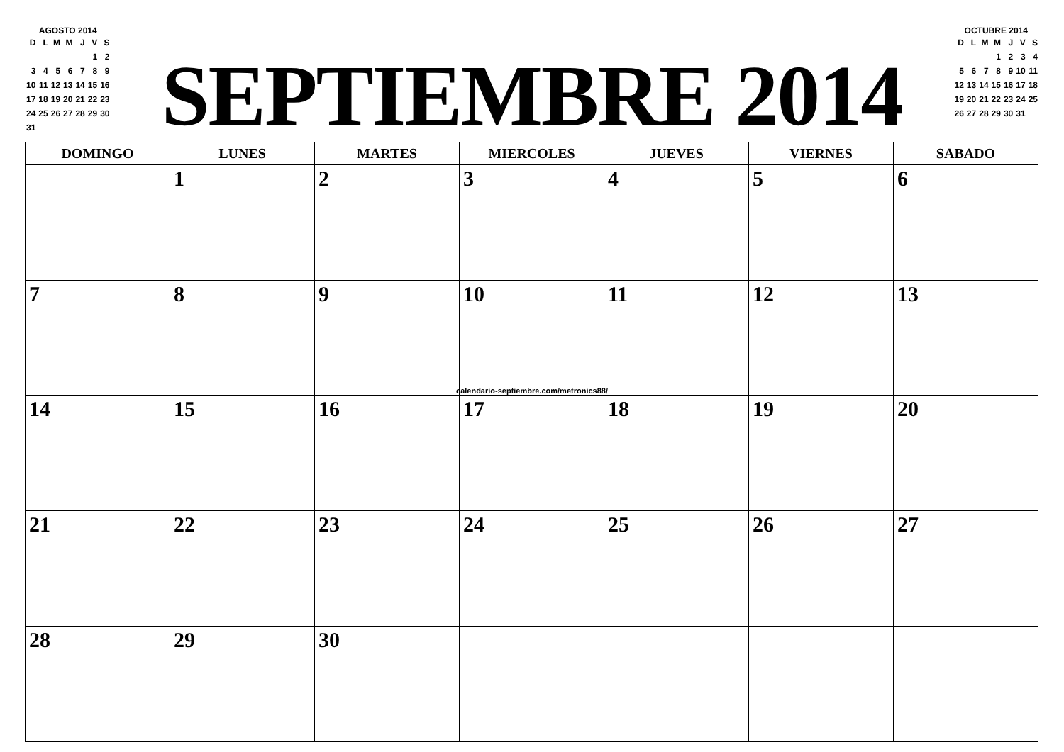AGOSTO 2014
| D | L | M | M | J | V | S |
| | | | | | 1 | 2 |
| 3 | 4 | 5 | 6 | 7 | 8 | 9 |
| 10 | 11 | 12 | 13 | 14 | 15 | 16 |
| 17 | 18 | 19 | 20 | 21 | 22 | 23 |
| 24 | 25 | 26 | 27 | 28 | 29 | 30 |
| 31 | | | | | | |
SEPTIEMBRE 2014
OCTUBRE 2014
| D | L | M | M | J | V | S |
| | | | 1 | 2 | 3 | 4 |
| 5 | 6 | 7 | 8 | 9 | 10 | 11 |
| 12 | 13 | 14 | 15 | 16 | 17 | 18 |
| 19 | 20 | 21 | 22 | 23 | 24 | 25 |
| 26 | 27 | 28 | 29 | 30 | 31 | |
| DOMINGO | LUNES | MARTES | MIERCOLES | JUEVES | VIERNES | SABADO |
| --- | --- | --- | --- | --- | --- | --- |
| | 1 | 2 | 3 | 4 | 5 | 6 |
| 7 | 8 | 9 | 10 | 11 | 12 | 13 |
calendario-septiembre.com/metronics88/
| 14 | 15 | 16 | 17 | 18 | 19 | 20 |
| 21 | 22 | 23 | 24 | 25 | 26 | 27 |
| 28 | 29 | 30 | | | | |